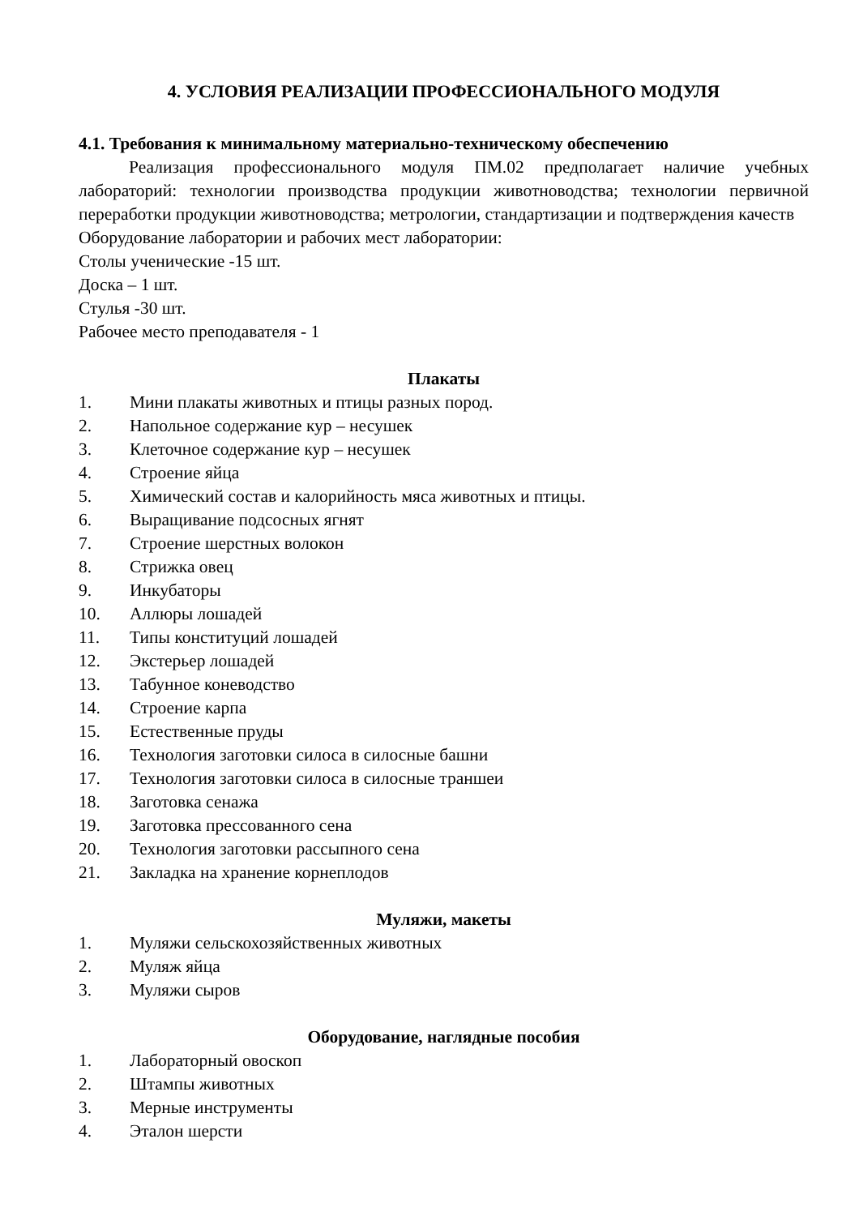4. УСЛОВИЯ РЕАЛИЗАЦИИ ПРОФЕССИОНАЛЬНОГО МОДУЛЯ
4.1. Требования к минимальному материально-техническому обеспечению
Реализация профессионального модуля ПМ.02 предполагает наличие учебных лабораторий: технологии производства продукции животноводства; технологии первичной переработки продукции животноводства; метрологии, стандартизации и подтверждения качеств
Оборудование лаборатории и рабочих мест лаборатории:
Столы ученические -15 шт.
Доска – 1 шт.
Стулья -30 шт.
Рабочее место преподавателя - 1
Плакаты
1. Мини плакаты животных и птицы разных пород.
2. Напольное содержание кур – несушек
3. Клеточное содержание кур – несушек
4. Строение яйца
5. Химический состав и калорийность мяса животных и птицы.
6. Выращивание подсосных ягнят
7. Строение шерстных волокон
8. Стрижка овец
9. Инкубаторы
10. Аллюры лошадей
11. Типы конституций лошадей
12. Экстерьер лошадей
13. Табунное коневодство
14. Строение карпа
15. Естественные пруды
16. Технология заготовки силоса в силосные башни
17. Технология заготовки силоса в силосные траншеи
18. Заготовка сенажа
19. Заготовка прессованного сена
20. Технология заготовки рассыпного сена
21. Закладка на хранение корнеплодов
Муляжи, макеты
1. Муляжи сельскохозяйственных животных
2. Муляж яйца
3. Муляжи сыров
Оборудование, наглядные пособия
1. Лабораторный овоскоп
2. Штампы животных
3. Мерные инструменты
4. Эталон шерсти